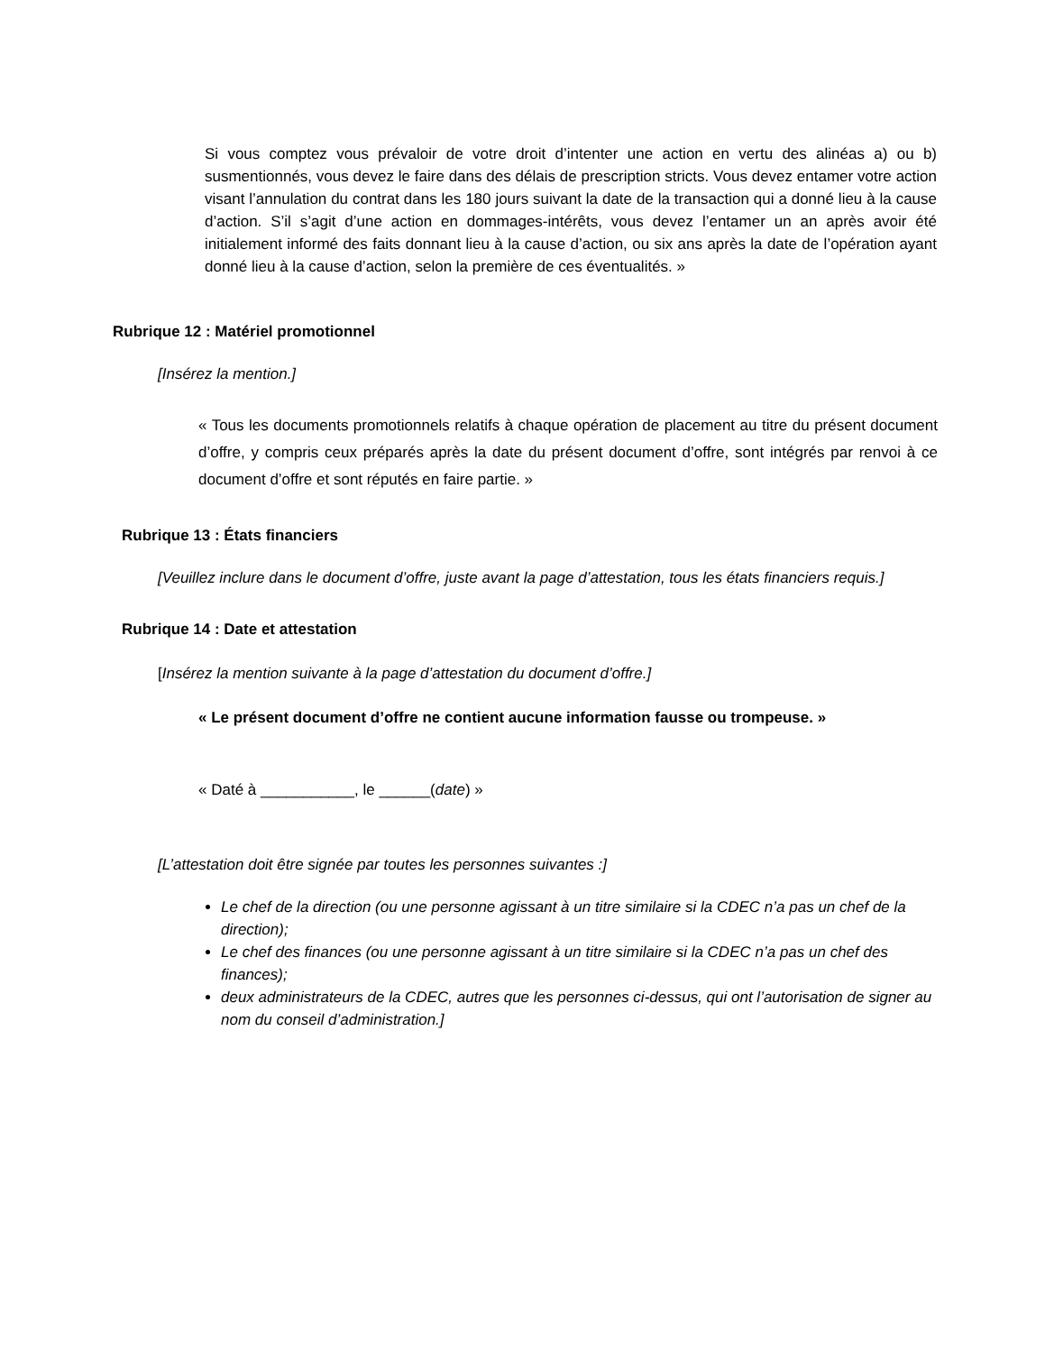Si vous comptez vous prévaloir de votre droit d’intenter une action en vertu des alinéas a) ou b) susmentionnés, vous devez le faire dans des délais de prescription stricts. Vous devez entamer votre action visant l’annulation du contrat dans les 180 jours suivant la date de la transaction qui a donné lieu à la cause d’action. S’il s’agit d’une action en dommages-intérêts, vous devez l’entamer un an après avoir été initialement informé des faits donnant lieu à la cause d’action, ou six ans après la date de l’opération ayant donné lieu à la cause d’action, selon la première de ces éventualités. »
Rubrique 12 : Matériel promotionnel
[Insérez la mention.]
« Tous les documents promotionnels relatifs à chaque opération de placement au titre du présent document d’offre, y compris ceux préparés après la date du présent document d’offre, sont intégrés par renvoi à ce document d’offre et sont réputés en faire partie. »
Rubrique 13 : États financiers
[Veuillez inclure dans le document d’offre, juste avant la page d’attestation, tous les états financiers requis.]
Rubrique 14 : Date et attestation
[Insérez la mention suivante à la page d’attestation du document d’offre.]
« Le présent document d’offre ne contient aucune information fausse ou trompeuse. »
« Daté à ___________, le ______(date) »
[L’attestation doit être signée par toutes les personnes suivantes :]
Le chef de la direction (ou une personne agissant à un titre similaire si la CDEC n’a pas un chef de la direction);
Le chef des finances (ou une personne agissant à un titre similaire si la CDEC n’a pas un chef des finances);
deux administrateurs de la CDEC, autres que les personnes ci-dessus, qui ont l’autorisation de signer au nom du conseil d’administration.]